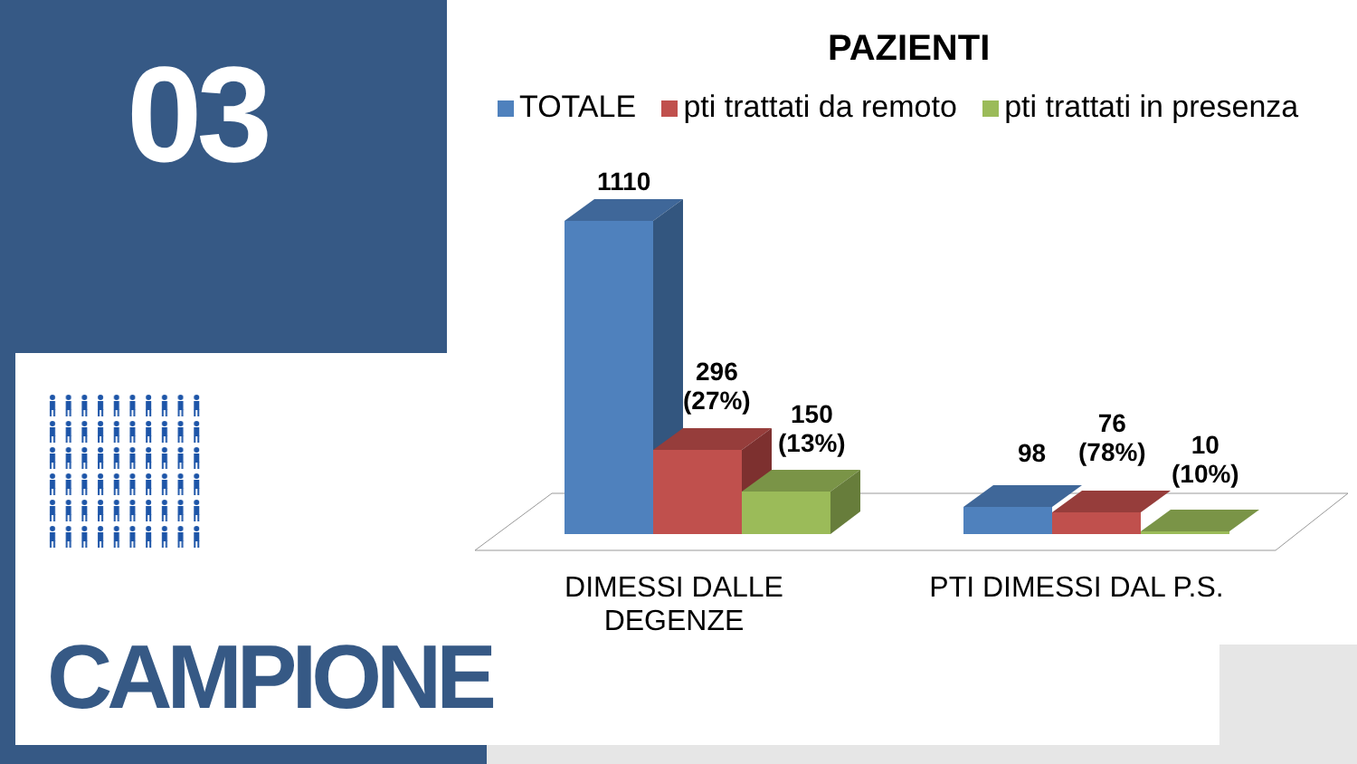03
CAMPIONE
PAZIENTI
TOTALE pti trattati da remoto pti trattati in presenza
1110
296
(27%)
150
(13%)
98
76
(78%)
10
(10%)
DIMESSI DALLE
DEGENZE
PTI DIMESSI DAL P.S.